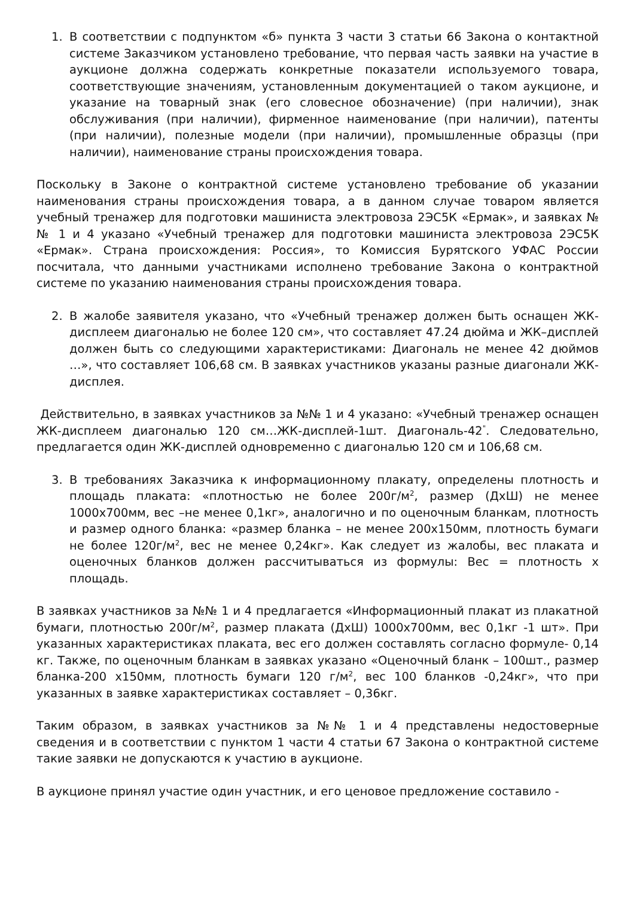1. В соответствии с подпунктом «б» пункта 3 части 3 статьи 66 Закона о контактной системе Заказчиком установлено требование, что первая часть заявки на участие в аукционе должна содержать конкретные показатели используемого товара, соответствующие значениям, установленным документацией о таком аукционе, и указание на товарный знак (его словесное обозначение) (при наличии), знак обслуживания (при наличии), фирменное наименование (при наличии), патенты (при наличии), полезные модели (при наличии), промышленные образцы (при наличии), наименование страны происхождения товара.
Поскольку в Законе о контрактной системе установлено требование об указании наименования страны происхождения товара, а в данном случае товаром является учебный тренажер для подготовки машиниста электровоза 2ЭС5К «Ермак», и заявках №№ 1 и 4 указано «Учебный тренажер для подготовки машиниста электровоза 2ЭС5К «Ермак». Страна происхождения: Россия», то Комиссия Бурятского УФАС России посчитала, что данными участниками исполнено требование Закона о контрактной системе по указанию наименования страны происхождения товара.
2. В жалобе заявителя указано, что «Учебный тренажер должен быть оснащен ЖК-дисплеем диагональю не более 120 см», что составляет 47.24 дюйма и ЖК–дисплей должен быть со следующими характеристиками: Диагональ не менее 42 дюймов …», что составляет 106,68 см. В заявках участников указаны разные диагонали ЖК-дисплея.
Действительно, в заявках участников за №№ 1 и 4 указано: «Учебный тренажер оснащен ЖК-дисплеем диагональю 120 см…ЖК-дисплей-1шт. Диагональ-42<sup>"</sup>. Следовательно, предлагается один ЖК-дисплей одновременно с диагональю 120 см и 106,68 см.
3. В требованиях Заказчика к информационному плакату, определены плотность и площадь плаката: «плотностью не более 200г/м<sup>2</sup>, размер (ДхШ) не менее 1000х700мм, вес –не менее 0,1кг», аналогично и по оценочным бланкам, плотность и размер одного бланка: «размер бланка – не менее 200х150мм, плотность бумаги не более 120г/м<sup>2</sup>, вес не менее 0,24кг». Как следует из жалобы, вес плаката и оценочных бланков должен рассчитываться из формулы: Вес = плотность х площадь.
В заявках участников за №№ 1 и 4 предлагается «Информационный плакат из плакатной бумаги, плотностью 200г/м<sup>2</sup>, размер плаката (ДхШ) 1000х700мм, вес 0,1кг -1 шт». При указанных характеристиках плаката, вес его должен составлять согласно формуле- 0,14 кг. Также, по оценочным бланкам в заявках указано «Оценочный бланк – 100шт., размер бланка-200 х150мм, плотность бумаги 120 г/м<sup>2</sup>, вес 100 бланков -0,24кг», что при указанных в заявке характеристиках составляет – 0,36кг.
Таким образом, в заявках участников за №№ 1 и 4 представлены недостоверные сведения и в соответствии с пунктом 1 части 4 статьи 67 Закона о контрактной системе такие заявки не допускаются к участию в аукционе.
В аукционе принял участие один участник, и его ценовое предложение составило -